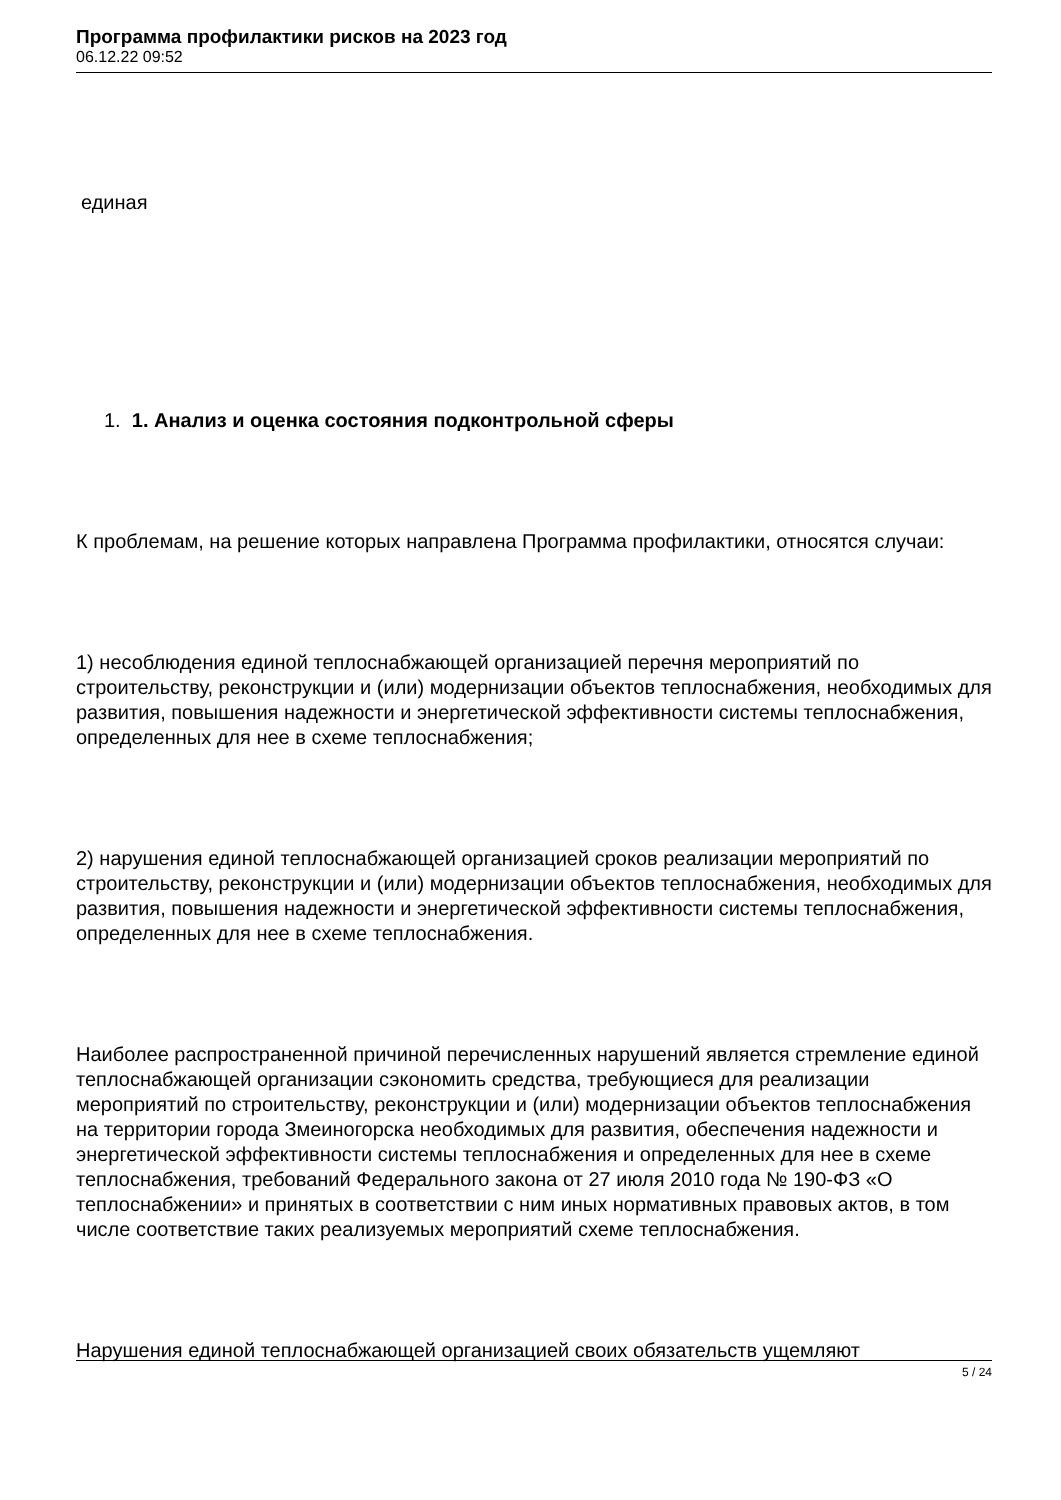Программа профилактики рисков на 2023 год
06.12.22 09:52
единая
1. 1. Анализ и оценка состояния подконтрольной сферы
К проблемам, на решение которых направлена Программа профилактики, относятся случаи:
1) несоблюдения единой теплоснабжающей организацией перечня мероприятий по строительству, реконструкции и (или) модернизации объектов теплоснабжения, необходимых для развития, повышения надежности и энергетической эффективности системы теплоснабжения, определенных для нее в схеме теплоснабжения;
2) нарушения единой теплоснабжающей организацией сроков реализации мероприятий по строительству, реконструкции и (или) модернизации объектов теплоснабжения, необходимых для развития, повышения надежности и энергетической эффективности системы теплоснабжения, определенных для нее в схеме теплоснабжения.
Наиболее распространенной причиной перечисленных нарушений является стремление единой теплоснабжающей организации сэкономить средства, требующиеся для реализации мероприятий по строительству, реконструкции и (или) модернизации объектов теплоснабжения на территории города Змеиногорска необходимых для развития, обеспечения надежности и энергетической эффективности системы теплоснабжения и определенных для нее в схеме теплоснабжения, требований Федерального закона от 27 июля 2010 года № 190-ФЗ «О теплоснабжении» и принятых в соответствии с ним иных нормативных правовых актов, в том числе соответствие таких реализуемых мероприятий схеме теплоснабжения.
Нарушения единой теплоснабжающей организацией своих обязательств ущемляют
5 / 24